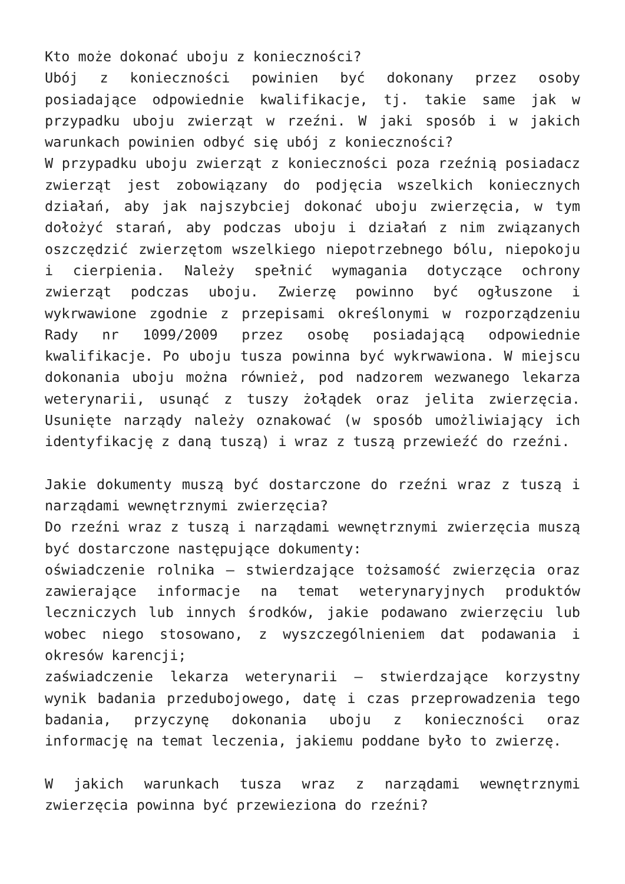Kto może dokonać uboju z konieczności?
Ubój z konieczności powinien być dokonany przez osoby posiadające odpowiednie kwalifikacje, tj. takie same jak w przypadku uboju zwierząt w rzeźni. W jaki sposób i w jakich warunkach powinien odbyć się ubój z konieczności?
W przypadku uboju zwierząt z konieczności poza rzeźnią posiadacz zwierząt jest zobowiązany do podjęcia wszelkich koniecznych działań, aby jak najszybciej dokonać uboju zwierzęcia, w tym dołożyć starań, aby podczas uboju i działań z nim związanych oszczędzić zwierzętom wszelkiego niepotrzebnego bólu, niepokoju i cierpienia. Należy spełnić wymagania dotyczące ochrony zwierząt podczas uboju. Zwierzę powinno być ogłuszone i wykrwawione zgodnie z przepisami określonymi w rozporządzeniu Rady nr 1099/2009 przez osobę posiadającą odpowiednie kwalifikacje. Po uboju tusza powinna być wykrwawiona. W miejscu dokonania uboju można również, pod nadzorem wezwanego lekarza weterynarii, usunąć z tuszy żołądek oraz jelita zwierzęcia. Usunięte narządy należy oznakować (w sposób umożliwiający ich identyfikację z daną tuszą) i wraz z tuszą przewieźć do rzeźni.
Jakie dokumenty muszą być dostarczone do rzeźni wraz z tuszą i narządami wewnętrznymi zwierzęcia?
Do rzeźni wraz z tuszą i narządami wewnętrznymi zwierzęcia muszą być dostarczone następujące dokumenty:
oświadczenie rolnika – stwierdzające tożsamość zwierzęcia oraz zawierające informacje na temat weterynaryjnych produktów leczniczych lub innych środków, jakie podawano zwierzęciu lub wobec niego stosowano, z wyszczególnieniem dat podawania i okresów karencji;
zaświadczenie lekarza weterynarii – stwierdzające korzystny wynik badania przedubojowego, datę i czas przeprowadzenia tego badania, przyczynę dokonania uboju z konieczności oraz informację na temat leczenia, jakiemu poddane było to zwierzę.
W jakich warunkach tusza wraz z narządami wewnętrznymi zwierzęcia powinna być przewieziona do rzeźni?